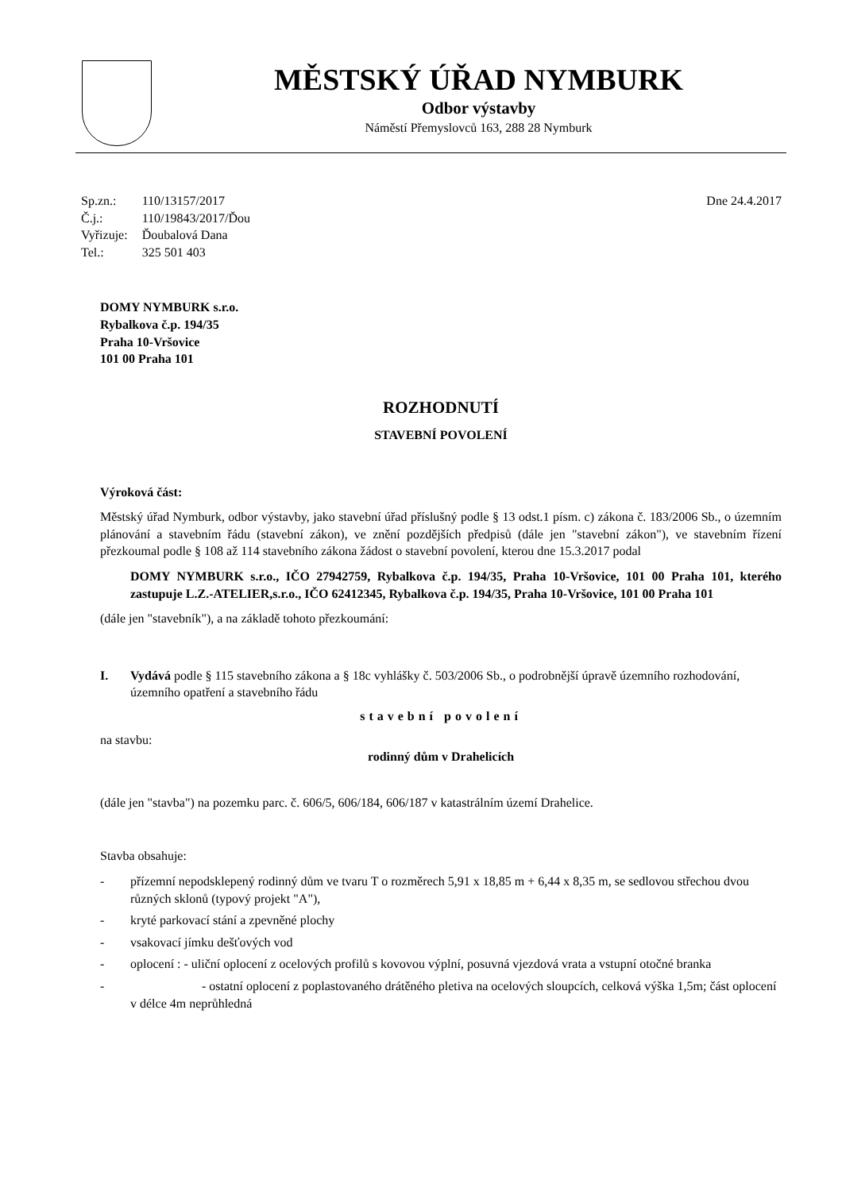MĚSTSKÝ ÚŘAD NYMBURK
Odbor výstavby
Náměstí Přemyslovců 163, 288 28 Nymburk
| Sp.zn.: | 110/13157/2017 |
| Č.j.: | 110/19843/2017/Ďou |
| Vyřizuje: | Ďoubalová Dana |
| Tel.: | 325 501 403 |
Dne 24.4.2017
DOMY NYMBURK s.r.o.
Rybalkova č.p. 194/35
Praha 10-Vršovice
101 00 Praha 101
ROZHODNUTÍ
STAVEBNÍ POVOLENÍ
Výroková část:
Městský úřad Nymburk, odbor výstavby, jako stavební úřad příslušný podle § 13 odst.1 písm. c) zákona č. 183/2006 Sb., o územním plánování a stavebním řádu (stavební zákon), ve znění pozdějších předpisů (dále jen "stavební zákon"), ve stavebním řízení přezkoumal podle § 108 až 114 stavebního zákona žádost o stavební povolení, kterou dne 15.3.2017 podal
DOMY NYMBURK s.r.o., IČO 27942759, Rybalkova č.p. 194/35, Praha 10-Vršovice, 101 00 Praha 101, kterého zastupuje L.Z.-ATELIER,s.r.o., IČO 62412345, Rybalkova č.p. 194/35, Praha 10-Vršovice, 101 00 Praha 101
(dále jen "stavebník"), a na základě tohoto přezkoumání:
I. Vydává podle § 115 stavebního zákona a § 18c vyhlášky č. 503/2006 Sb., o podrobnější úpravě územního rozhodování, územního opatření a stavebního řádu
stavební povolení
na stavbu:
rodinný dům v Drahelicích
(dále jen "stavba") na pozemku parc. č. 606/5, 606/184, 606/187 v katastrálním území Drahelice.
Stavba obsahuje:
- přízemní nepodsklepený rodinný dům ve tvaru T o rozměrech 5,91 x 18,85 m + 6,44 x 8,35 m, se sedlovou střechou dvou různých sklonů (typový projekt "A"),
- kryté parkovací stání a zpevněné plochy
- vsakovací jímku dešťových vod
- oplocení : - uliční oplocení z ocelových profilů s kovovou výplní, posuvná vjezdová vrata a vstupní otočné branka
- - ostatní oplocení z poplastovaného drátěného pletiva na ocelových sloupcích, celková výška 1,5m; část oplocení v délce 4m neprůhledná